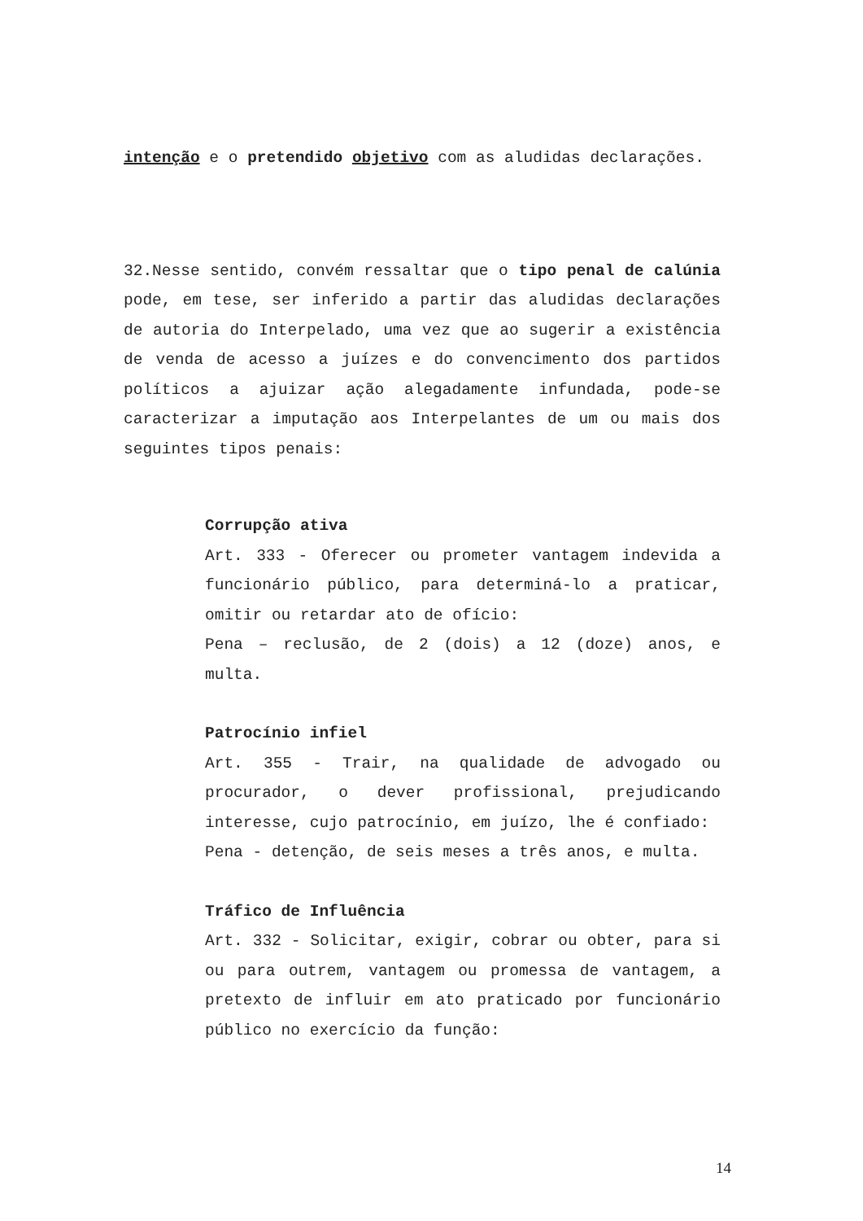intenção e o pretendido objetivo com as aludidas declarações.
32.Nesse sentido, convém ressaltar que o tipo penal de calúnia pode, em tese, ser inferido a partir das aludidas declarações de autoria do Interpelado, uma vez que ao sugerir a existência de venda de acesso a juízes e do convencimento dos partidos políticos a ajuizar ação alegadamente infundada, pode-se caracterizar a imputação aos Interpelantes de um ou mais dos seguintes tipos penais:
Corrupção ativa
Art. 333 - Oferecer ou prometer vantagem indevida a funcionário público, para determiná-lo a praticar, omitir ou retardar ato de ofício:
Pena – reclusão, de 2 (dois) a 12 (doze) anos, e multa.
Patrocínio infiel
Art. 355 - Trair, na qualidade de advogado ou procurador, o dever profissional, prejudicando interesse, cujo patrocínio, em juízo, lhe é confiado:
Pena - detenção, de seis meses a três anos, e multa.
Tráfico de Influência
Art. 332 - Solicitar, exigir, cobrar ou obter, para si ou para outrem, vantagem ou promessa de vantagem, a pretexto de influir em ato praticado por funcionário público no exercício da função:
14